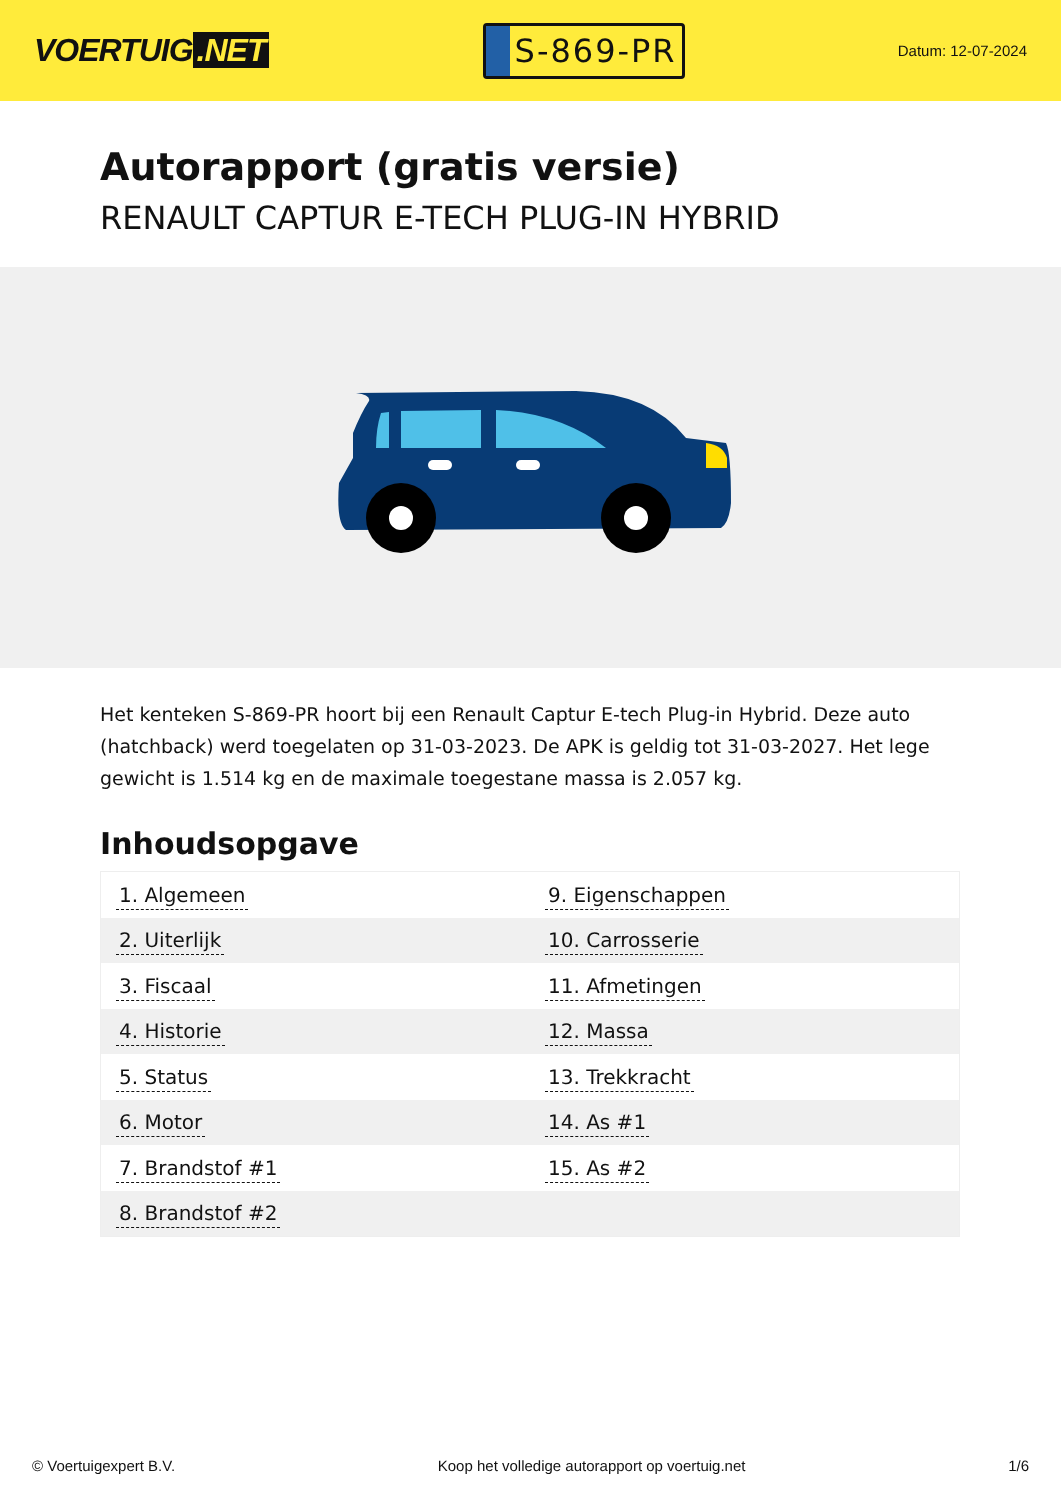VOERTUIG.NET
S-869-PR
Datum: 12-07-2024
Autorapport (gratis versie)
RENAULT CAPTUR E-TECH PLUG-IN HYBRID
Het kenteken S-869-PR hoort bij een Renault Captur E-tech Plug-in Hybrid. Deze auto (hatchback) werd toegelaten op 31-03-2023. De APK is geldig tot 31-03-2027. Het lege gewicht is 1.514 kg en de maximale toegestane massa is 2.057 kg.
Inhoudsopgave
| 1. Algemeen | 9. Eigenschappen |
| 2. Uiterlijk | 10. Carrosserie |
| 3. Fiscaal | 11. Afmetingen |
| 4. Historie | 12. Massa |
| 5. Status | 13. Trekkracht |
| 6. Motor | 14. As #1 |
| 7. Brandstof #1 | 15. As #2 |
| 8. Brandstof #2 | |
© Voertuigexpert B.V. Koop het volledige autorapport op voertuig.net 1/6